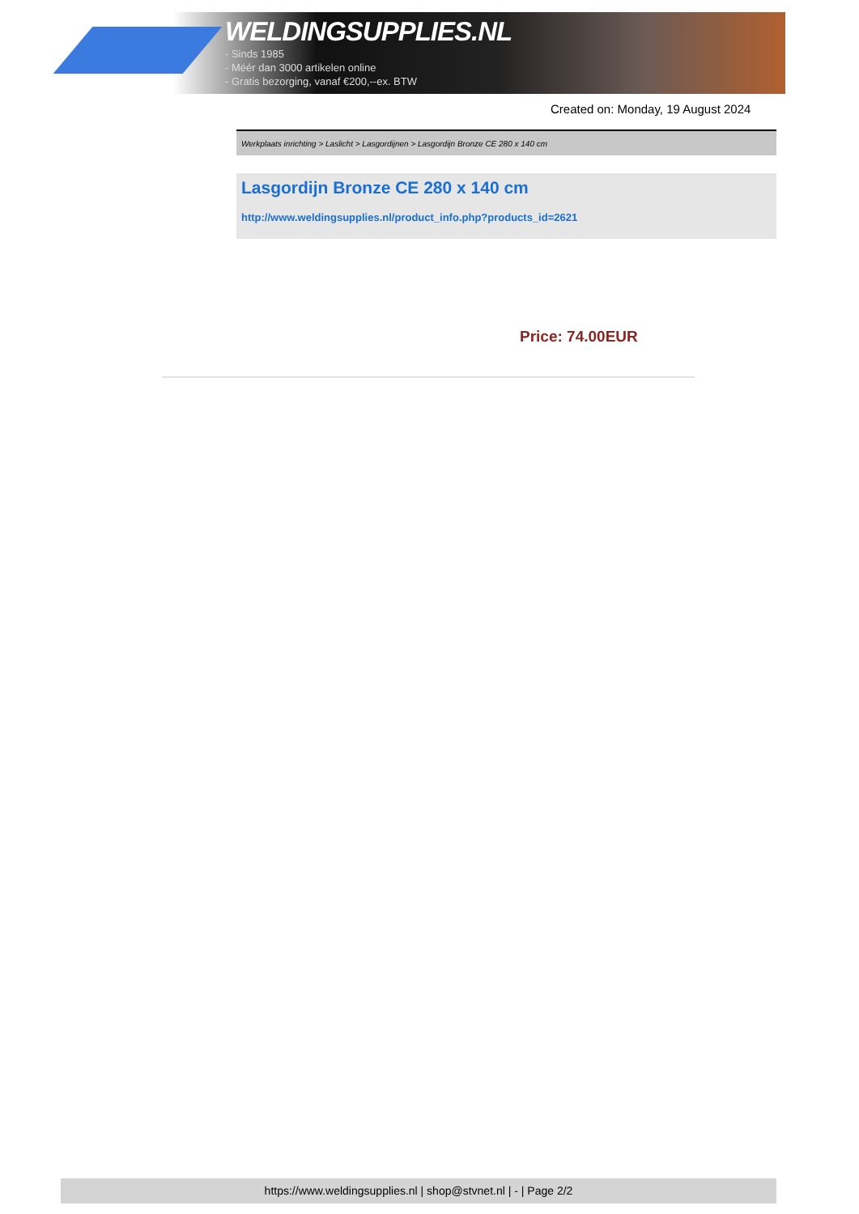WELDINGSUPPLIES.NL
- Sinds 1985
- Méér dan 3000 artikelen online
- Gratis bezorging, vanaf €200,--ex. BTW
Created on: Monday, 19 August 2024
Werkplaats inrichting > Laslicht > Lasgordijnen > Lasgordijn Bronze CE 280 x 140 cm
Lasgordijn Bronze CE 280 x 140 cm
http://www.weldingsupplies.nl/product_info.php?products_id=2621
Price: 74.00EUR
https://www.weldingsupplies.nl | shop@stvnet.nl | - | Page 2/2